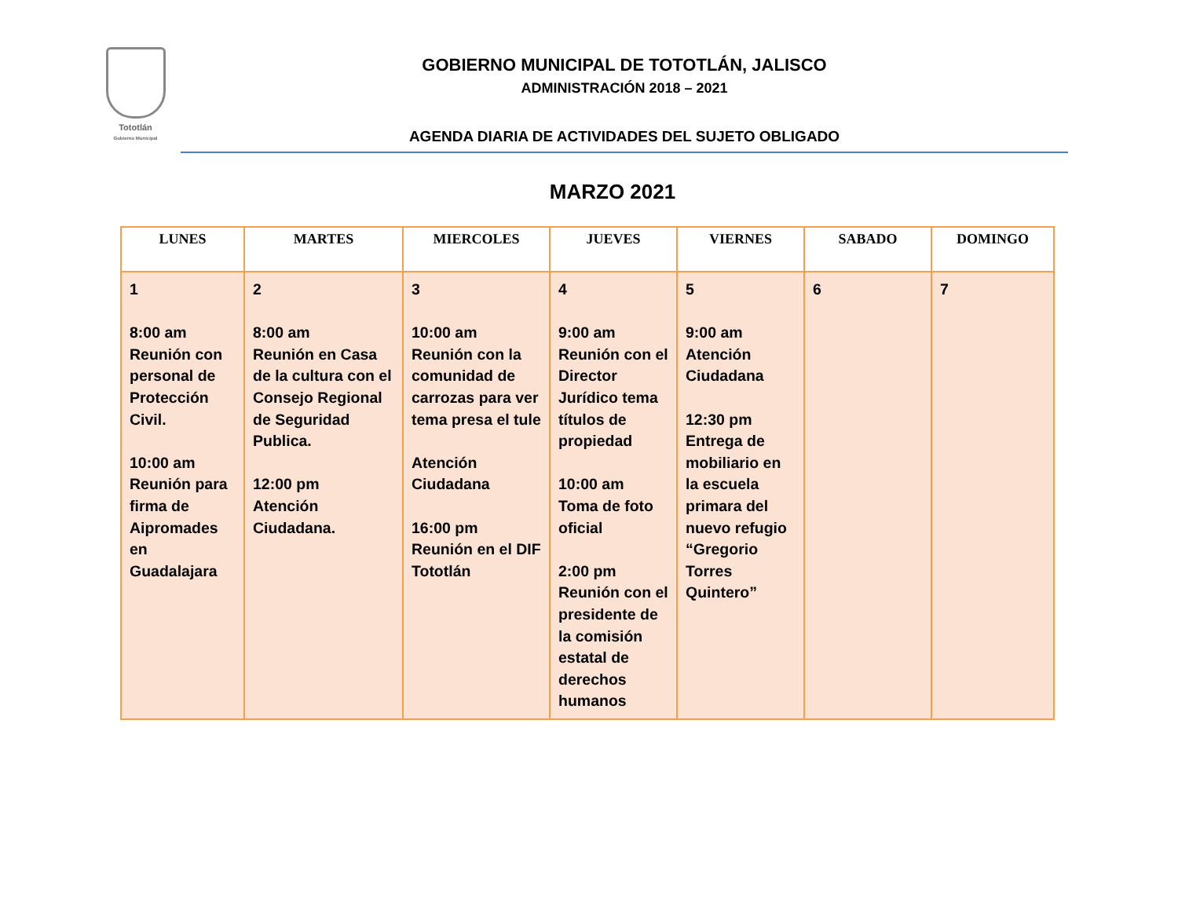Tototlán
Gobierno Municipal
GOBIERNO MUNICIPAL DE TOTOTLÁN, JALISCO
ADMINISTRACIÓN 2018 – 2021
AGENDA DIARIA DE ACTIVIDADES DEL SUJETO OBLIGADO
MARZO 2021
| LUNES | MARTES | MIERCOLES | JUEVES | VIERNES | SABADO | DOMINGO |
| --- | --- | --- | --- | --- | --- | --- |
| 1 8:00 am Reunión con personal de Protección Civil. 10:00 am Reunión para firma de Aipromades en Guadalajara | 2 8:00 am Reunión en Casa de la cultura con el Consejo Regional de Seguridad Publica. 12:00 pm Atención Ciudadana. | 3 10:00 am Reunión con la comunidad de carrozas para ver tema presa el tule Atención Ciudadana 16:00 pm Reunión en el DIF Tototlán | 4 9:00 am Reunión con el Director Jurídico tema títulos de propiedad 10:00 am Toma de foto oficial 2:00 pm Reunión con el presidente de la comisión estatal de derechos humanos | 5 9:00 am Atención Ciudadana 12:30 pm Entrega de mobiliario en la escuela primara del nuevo refugio “Gregorio Torres Quintero” | 6 | 7 |